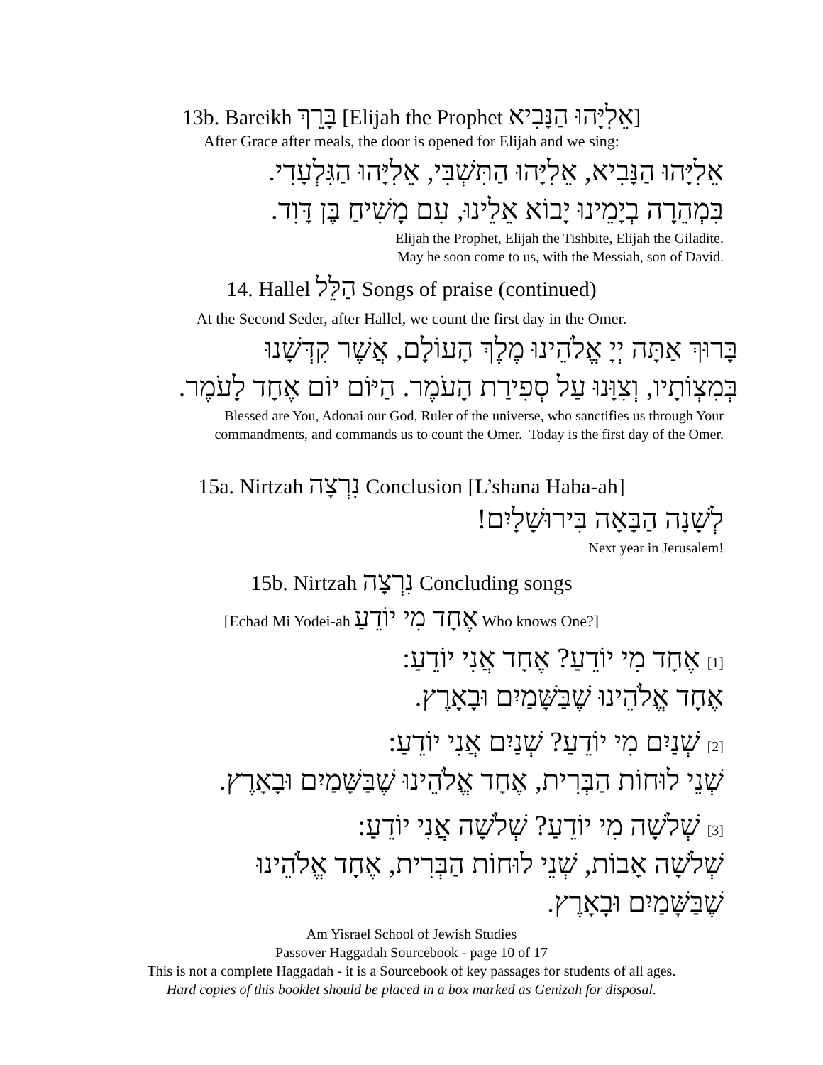13b. Bareikh בָּרֵךְ [Elijah the Prophet אֵלִיָּהוּ הַנָּבִיא]
After Grace after meals, the door is opened for Elijah and we sing:
אֵלִיָּהוּ הַנָּבִיא, אֵלִיָּהוּ הַתִּשְׁבִּי, אֵלִיָּהוּ הַגִּלְעָדִי.
בִּמְהֵרָה בְיָמֵינוּ יָבוֹא אֵלֵינוּ, עִם מָשִׁיחַ בֶּן דָּוִד.
Elijah the Prophet, Elijah the Tishbite, Elijah the Giladite.
May he soon come to us, with the Messiah, son of David.
14. Hallel הַלֵּל Songs of praise (continued)
At the Second Seder, after Hallel, we count the first day in the Omer.
בָּרוּךְ אַתָּה יְיָ אֱלֹהֵינוּ מֶלֶךְ הָעוֹלָם, אֲשֶׁר קִדְּשָׁנוּ
בְּמִצְוֹתָיו, וְצִוָּנוּ עַל סְפִירַת הָעֹמֶר. הַיּוֹם יוֹם אֶחָד לָעֹמֶר.
Blessed are You, Adonai our God, Ruler of the universe, who sanctifies us through Your
commandments, and commands us to count the Omer. Today is the first day of the Omer.
15a. Nirtzah נִרְצָה Conclusion [L’shana Haba-ah]
לְשָׁנָה הַבָּאָה בִּירוּשָׁלָיִם!
Next year in Jerusalem!
15b. Nirtzah נִרְצָה Concluding songs
[Echad Mi Yodei-ah אֶחָד מִי יוֹדֵעַ Who knows One?]
[1] אֶחָד מִי יוֹדֵעַ? אֶחָד אֲנִי יוֹדֵעַ:
אֶחָד אֱלֹהֵינוּ שֶׁבַּשָּׁמַיִם וּבָאָרֶץ.
[2] שְׁנַיִם מִי יוֹדֵעַ? שְׁנַיִם אֲנִי יוֹדֵעַ:
שְׁנֵי לוּחוֹת הַבְּרִית, אֶחָד אֱלֹהֵינוּ שֶׁבַּשָּׁמַיִם וּבָאָרֶץ.
[3] שְׁלֹשָׁה מִי יוֹדֵעַ? שְׁלֹשָׁה אֲנִי יוֹדֵעַ:
שְׁלֹשָׁה אָבוֹת, שְׁנֵי לוּחוֹת הַבְּרִית, אֶחָד אֱלֹהֵינוּ
שֶׁבַּשָּׁמַיִם וּבָאָרֶץ.
Am Yisrael School of Jewish Studies
Passover Haggadah Sourcebook - page 10 of 17
This is not a complete Haggadah - it is a Sourcebook of key passages for students of all ages.
Hard copies of this booklet should be placed in a box marked as Genizah for disposal.